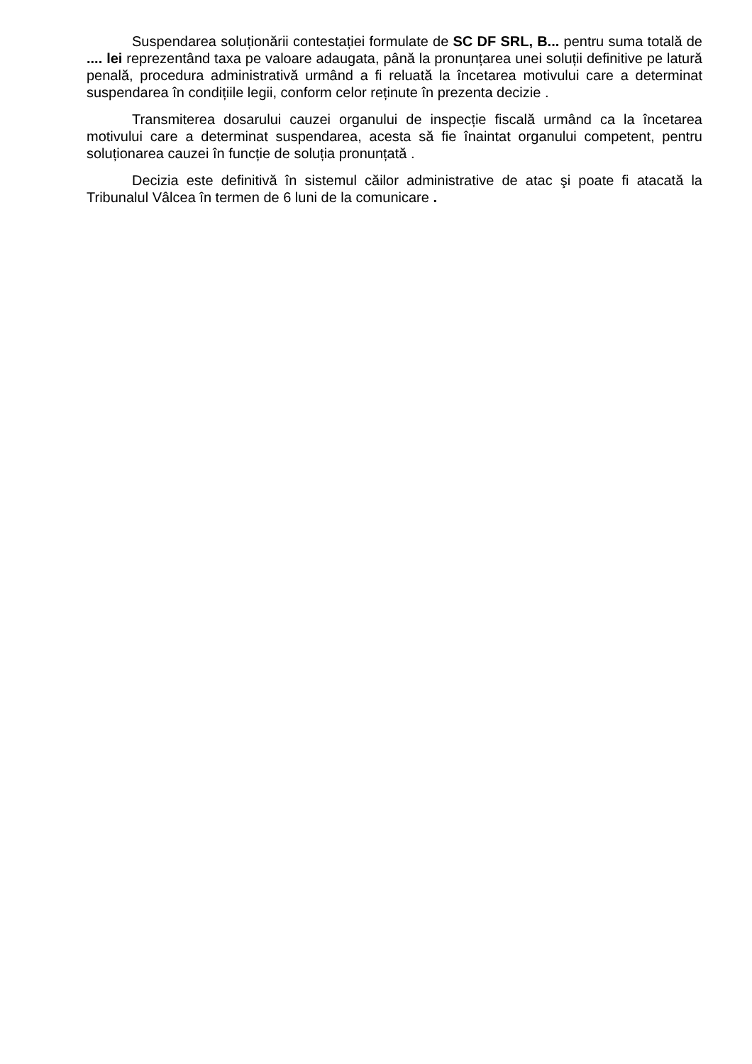Suspendarea soluționării contestației formulate de SC DF SRL, B... pentru suma totală de .... lei reprezentând taxa pe valoare adaugata, până la pronunțarea unei soluții definitive pe latură penală, procedura administrativă urmând a fi reluată la încetarea motivului care a determinat suspendarea în condițiile legii, conform celor reținute în prezenta decizie .
Transmiterea dosarului cauzei organului de inspecție fiscală urmând ca la încetarea motivului care a determinat suspendarea, acesta să fie înaintat organului competent, pentru soluționarea cauzei în funcție de soluția pronunțată .
Decizia este definitivă în sistemul căilor administrative de atac şi poate fi atacată la Tribunalul Vâlcea în termen de 6 luni de la comunicare .